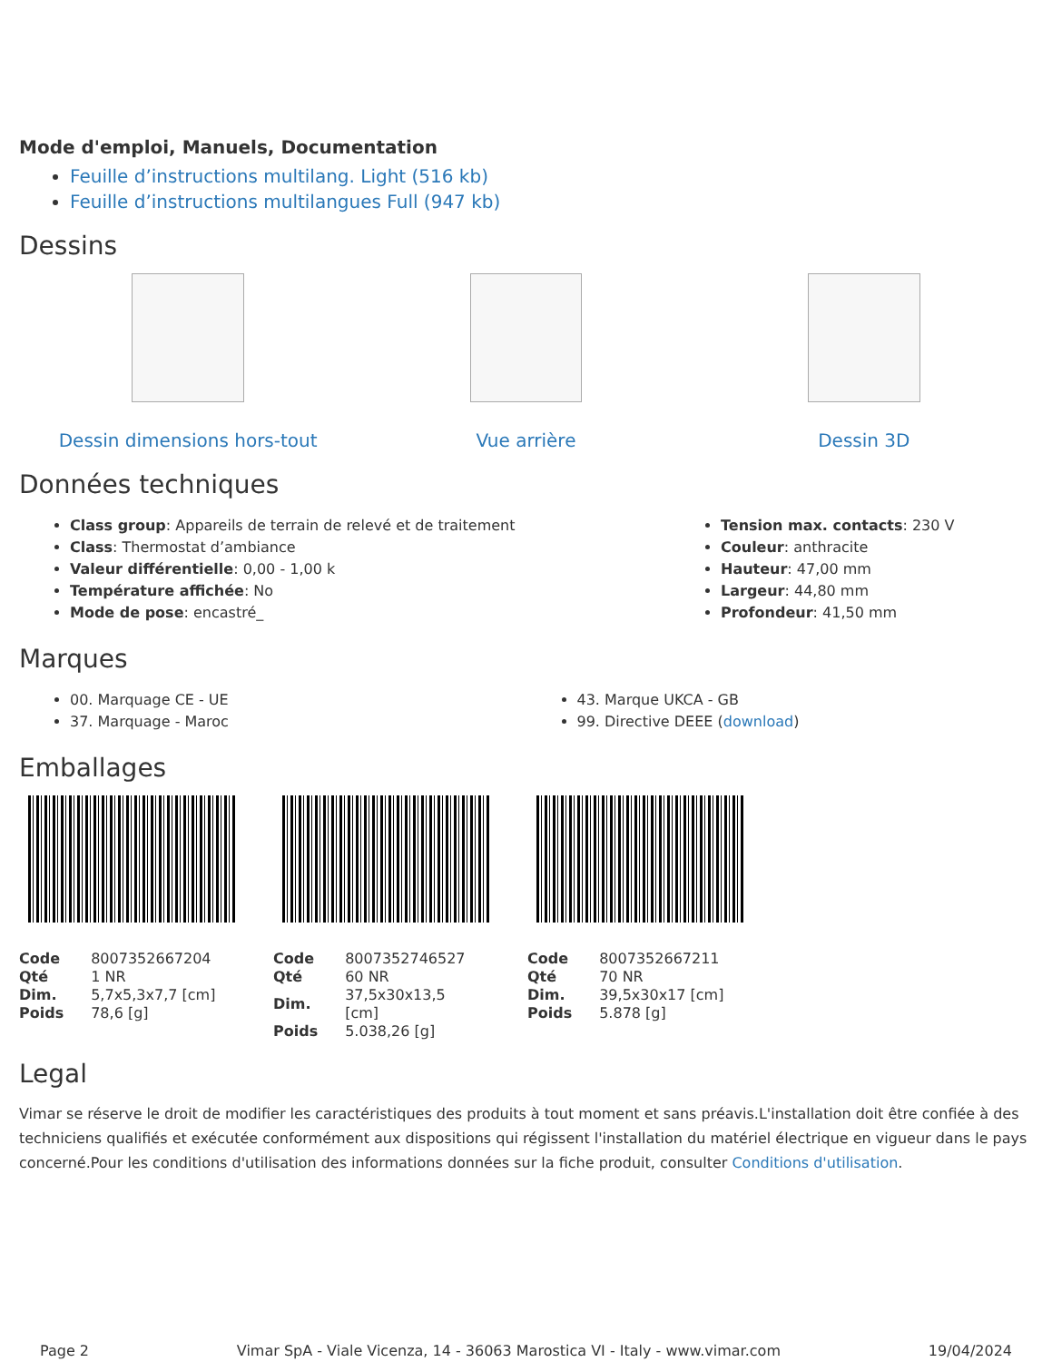Mode d'emploi, Manuels, Documentation
Feuille d’instructions multilang. Light (516 kb)
Feuille d’instructions multilangues Full (947 kb)
Dessins
Dessin dimensions hors-tout Vue arrière Dessin 3D
Données techniques
Class group: Appareils de terrain de relevé et de traitement
Class: Thermostat d’ambiance
Valeur différentielle: 0,00 - 1,00 k
Température affichée: No
Mode de pose: encastré_
Tension max. contacts: 230 V
Couleur: anthracite
Hauteur: 47,00 mm
Largeur: 44,80 mm
Profondeur: 41,50 mm
Marques
00. Marquage CE - UE
37. Marquage - Maroc
43. Marque UKCA - GB
99. Directive DEEE (download)
Emballages
| Code | 8007352667204 |
| Qté | 1 NR |
| Dim. | 5,7x5,3x7,7 [cm] |
| Poids | 78,6 [g] |
| Code | 8007352746527 |
| Qté | 60 NR |
| Dim. | 37,5x30x13,5 [cm] |
| Poids | 5.038,26 [g] |
| Code | 8007352667211 |
| Qté | 70 NR |
| Dim. | 39,5x30x17 [cm] |
| Poids | 5.878 [g] |
Legal
Vimar se réserve le droit de modifier les caractéristiques des produits à tout moment et sans préavis.L'installation doit être confiée à des techniciens qualifiés et exécutée conformément aux dispositions qui régissent l'installation du matériel électrique en vigueur dans le pays concerné.Pour les conditions d'utilisation des informations données sur la fiche produit, consulter Conditions d'utilisation.
Page 2 Vimar SpA - Viale Vicenza, 14 - 36063 Marostica VI - Italy - www.vimar.com 19/04/2024